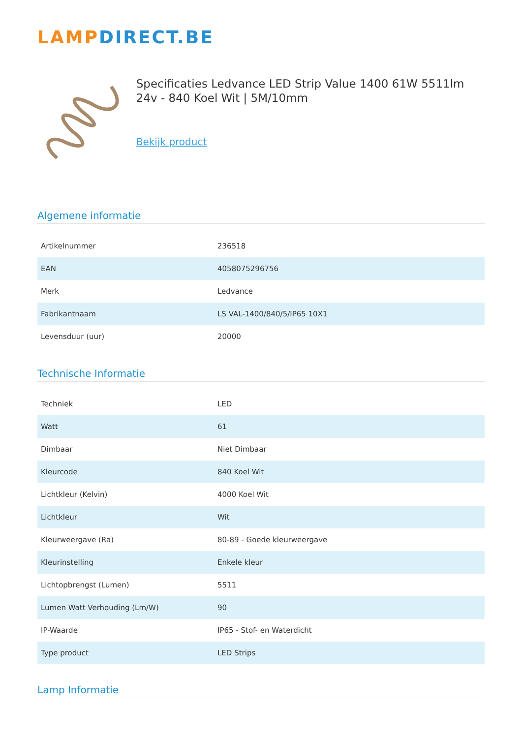LAMP DIRECT.BE
Specificaties Ledvance LED Strip Value 1400 61W 5511lm 24v - 840 Koel Wit | 5M/10mm
Bekijk product
Algemene informatie
| Artikelnummer | 236518 |
| EAN | 4058075296756 |
| Merk | Ledvance |
| Fabrikantnaam | LS VAL-1400/840/5/IP65 10X1 |
| Levensduur (uur) | 20000 |
Technische Informatie
| Techniek | LED |
| Watt | 61 |
| Dimbaar | Niet Dimbaar |
| Kleurcode | 840 Koel Wit |
| Lichtkleur (Kelvin) | 4000 Koel Wit |
| Lichtkleur | Wit |
| Kleurweergave (Ra) | 80-89 - Goede kleurweergave |
| Kleurinstelling | Enkele kleur |
| Lichtopbrengst (Lumen) | 5511 |
| Lumen Watt Verhouding (Lm/W) | 90 |
| IP-Waarde | IP65 - Stof- en Waterdicht |
| Type product | LED Strips |
Lamp Informatie